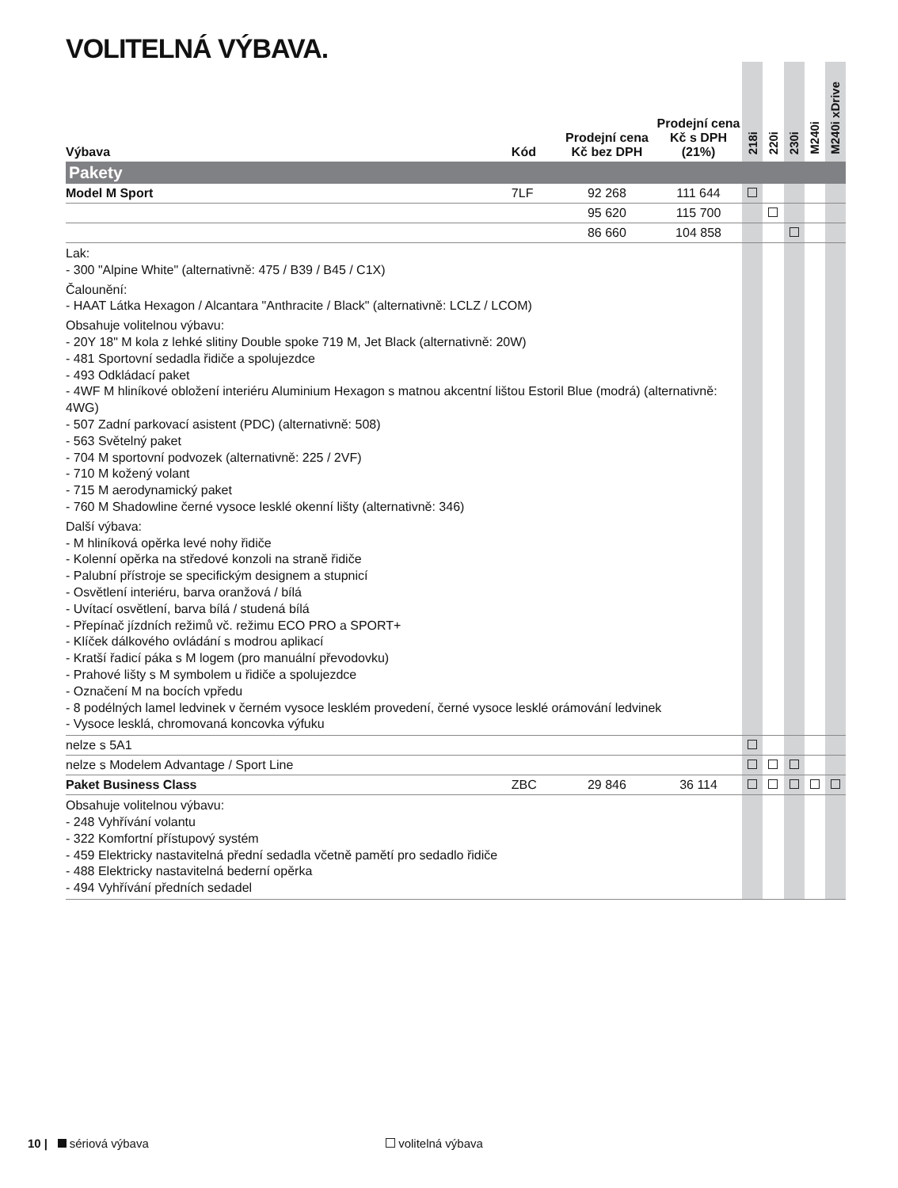VOLITELNÁ VÝBAVA.
| Výbava | Kód | Prodejní cena Kč bez DPH | Prodejní cena Kč s DPH (21%) | 218i | 220i | 230i | M240i | M240i xDrive |
| --- | --- | --- | --- | --- | --- | --- | --- | --- |
| Pakety | | | | | | | | |
| Model M Sport | 7LF | 92 268 | 111 644 | | | | | |
| | | 95 620 | 115 700 | | | | | |
| | | 86 660 | 104 858 | | | | | |
| Lak: - 300 "Alpine White" (alternativně: 475 / B39 / B45 / C1X) Čalounění: - HAAT Látka Hexagon / Alcantara "Anthracite / Black" (alternativně: LCLZ / LCOM) Obsahuje volitelnou výbavu: - 20Y 18" M kola z lehké slitiny Double spoke 719 M, Jet Black (alternativně: 20W) - 481 Sportovní sedadla řidiče a spolujezdce - 493 Odkládací paket - 4WF M hliníkové obložení interiéru Aluminium Hexagon s matnou akcentní lištou Estoril Blue (modrá) (alternativně: 4WG) - 507 Zadní parkovací asistent (PDC) (alternativně: 508) - 563 Světelný paket - 704 M sportovní podvozek (alternativně: 225 / 2VF) - 710 M kožený volant - 715 M aerodynamický paket - 760 M Shadowline černé vysoce lesklé okenní lišty (alternativně: 346) Další výbava: - M hliníková opěrka levé nohy řidiče - Kolenní opěrka na středové konzoli na straně řidiče - Palubní přístroje se specifickým designem a stupnicí - Osvětlení interiéru, barva oranžová / bílá - Uvítací osvětlení, barva bílá / studená bílá - Přepínač jízdních režimů vč. režimu ECO PRO a SPORT+ - Klíček dálkového ovládání s modrou aplikací - Kratší řadicí páka s M logem (pro manuální převodovku) - Prahové lišty s M symbolem u řidiče a spolujezdce - Označení M na bocích vpředu - 8 podélných lamel ledvinek v černém vysoce lesklém provedení, černé vysoce lesklé orámování ledvinek - Vysoce lesklá, chromovaná koncovka výfuku | | | | | | | | |
| nelze s 5A1 | | | | | | | | |
| nelze s Modelem Advantage / Sport Line | | | | | | | | |
| Paket Business Class | ZBC | 29 846 | 36 114 | | | | | |
| Obsahuje volitelnou výbavu: - 248 Vyhřívání volantu - 322 Komfortní přístupový systém - 459 Elektricky nastavitelná přední sedadla včetně pamětí pro sedadlo řidiče - 488 Elektricky nastavitelná bederní opěrka - 494 Vyhřívání předních sedadel | | | | | | | | |
10 | sériová výbava volitelná výbava